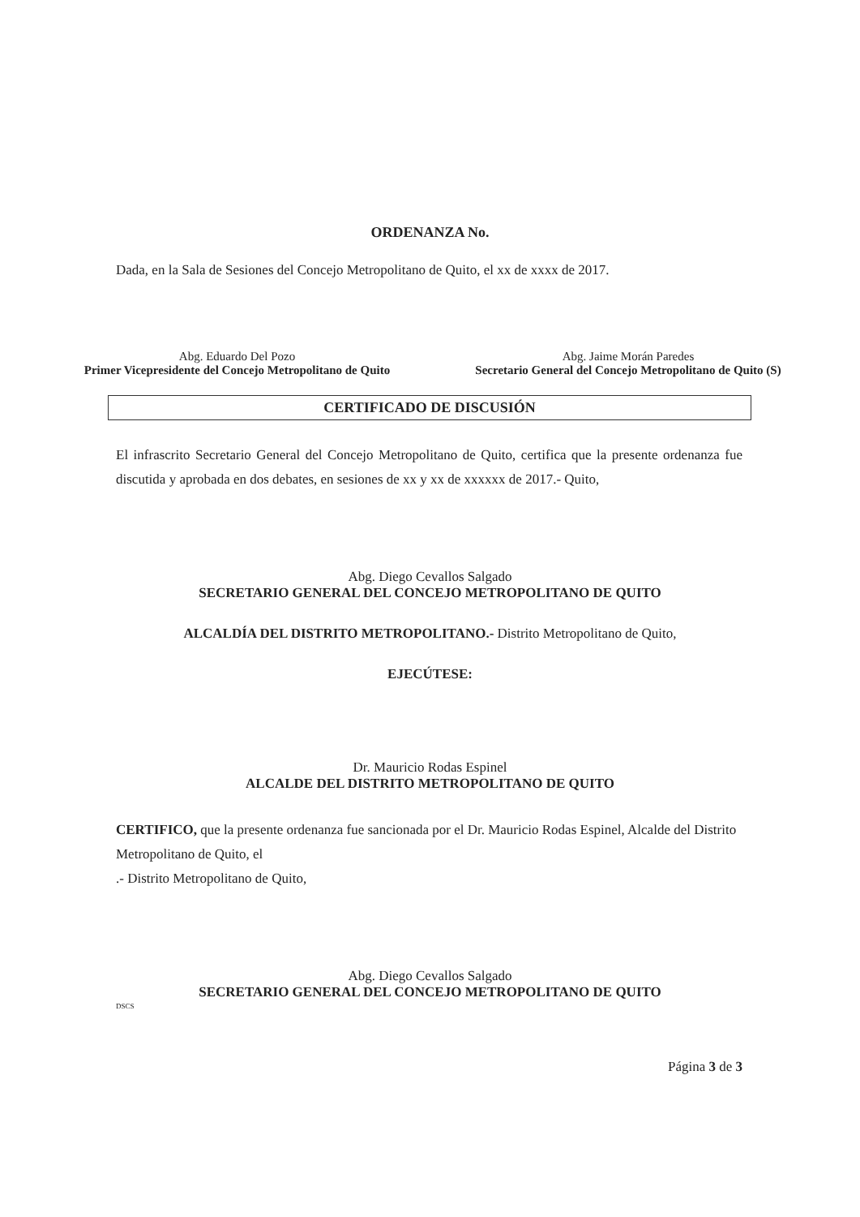ORDENANZA No.
Dada, en la Sala de Sesiones del Concejo Metropolitano de Quito, el xx de xxxx de 2017.
Abg. Eduardo Del Pozo
Primer Vicepresidente del Concejo Metropolitano de Quito
Abg. Jaime Morán Paredes
Secretario General del Concejo Metropolitano de Quito (S)
CERTIFICADO DE DISCUSIÓN
El infrascrito Secretario General del Concejo Metropolitano de Quito, certifica que la presente ordenanza fue discutida y aprobada en dos debates, en sesiones de xx y xx de xxxxxx de 2017.- Quito,
Abg. Diego Cevallos Salgado
SECRETARIO GENERAL DEL CONCEJO METROPOLITANO DE QUITO
ALCALDÍA DEL DISTRITO METROPOLITANO.- Distrito Metropolitano de Quito,
EJECÚTESE:
Dr. Mauricio Rodas Espinel
ALCALDE DEL DISTRITO METROPOLITANO DE QUITO
CERTIFICO, que la presente ordenanza fue sancionada por el Dr. Mauricio Rodas Espinel, Alcalde del Distrito Metropolitano de Quito, el
.- Distrito Metropolitano de Quito,
Abg. Diego Cevallos Salgado
SECRETARIO GENERAL DEL CONCEJO METROPOLITANO DE QUITO
DSCS
Página 3 de 3